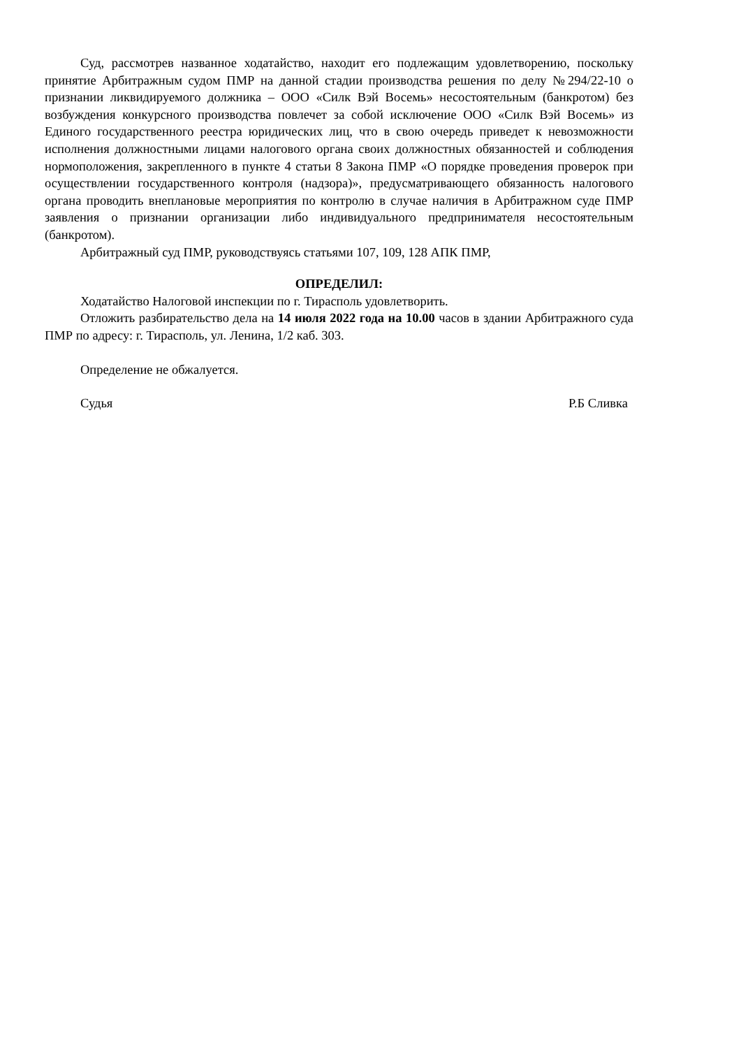Суд, рассмотрев названное ходатайство, находит его подлежащим удовлетворению, поскольку принятие Арбитражным судом ПМР на данной стадии производства решения по делу №294/22-10 о признании ликвидируемого должника – ООО «Силк Вэй Восемь» несостоятельным (банкротом) без возбуждения конкурсного производства повлечет за собой исключение ООО «Силк Вэй Восемь» из Единого государственного реестра юридических лиц, что в свою очередь приведет к невозможности исполнения должностными лицами налогового органа своих должностных обязанностей и соблюдения нормоположения, закрепленного в пункте 4 статьи 8 Закона ПМР «О порядке проведения проверок при осуществлении государственного контроля (надзора)», предусматривающего обязанность налогового органа проводить внеплановые мероприятия по контролю в случае наличия в Арбитражном суде ПМР заявления о признании организации либо индивидуального предпринимателя несостоятельным (банкротом).
Арбитражный суд ПМР, руководствуясь статьями 107, 109, 128 АПК ПМР,
ОПРЕДЕЛИЛ:
Ходатайство Налоговой инспекции по г. Тирасполь удовлетворить.
Отложить разбирательство дела на 14 июля 2022 года на 10.00 часов в здании Арбитражного суда ПМР по адресу: г. Тирасполь, ул. Ленина, 1/2 каб. 303.
Определение не обжалуется.
Судья Р.Б Сливка